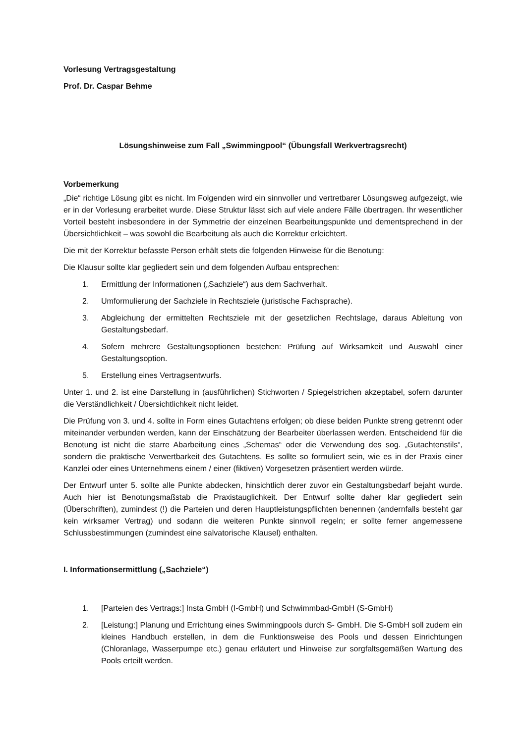Vorlesung Vertragsgestaltung
Prof. Dr. Caspar Behme
Lösungshinweise zum Fall „Swimmingpool“ (Übungsfall Werkvertragsrecht)
Vorbemerkung
„Die“ richtige Lösung gibt es nicht. Im Folgenden wird ein sinnvoller und vertretbarer Lösungsweg aufgezeigt, wie er in der Vorlesung erarbeitet wurde. Diese Struktur lässt sich auf viele andere Fälle übertragen. Ihr wesentlicher Vorteil besteht insbesondere in der Symmetrie der einzelnen Bearbeitungspunkte und dementsprechend in der Übersichtlichkeit – was sowohl die Bearbeitung als auch die Korrektur erleichtert.
Die mit der Korrektur befasste Person erhält stets die folgenden Hinweise für die Benotung:
Die Klausur sollte klar gegliedert sein und dem folgenden Aufbau entsprechen:
1. Ermittlung der Informationen („Sachziele“) aus dem Sachverhalt.
2. Umformulierung der Sachziele in Rechtsziele (juristische Fachsprache).
3. Abgleichung der ermittelten Rechtsziele mit der gesetzlichen Rechtslage, daraus Ableitung von Gestaltungsbedarf.
4. Sofern mehrere Gestaltungsoptionen bestehen: Prüfung auf Wirksamkeit und Auswahl einer Gestaltungsoption.
5. Erstellung eines Vertragsentwurfs.
Unter 1. und 2. ist eine Darstellung in (ausführlichen) Stichworten / Spiegelstrichen akzeptabel, sofern darunter die Verständlichkeit / Übersichtlichkeit nicht leidet.
Die Prüfung von 3. und 4. sollte in Form eines Gutachtens erfolgen; ob diese beiden Punkte streng getrennt oder miteinander verbunden werden, kann der Einschätzung der Bearbeiter überlassen werden. Entscheidend für die Benotung ist nicht die starre Abarbeitung eines „Schemas“ oder die Verwendung des sog. „Gutachtenstils“, sondern die praktische Verwertbarkeit des Gutachtens. Es sollte so formuliert sein, wie es in der Praxis einer Kanzlei oder eines Unternehmens einem / einer (fiktiven) Vorgesetzen präsentiert werden würde.
Der Entwurf unter 5. sollte alle Punkte abdecken, hinsichtlich derer zuvor ein Gestaltungsbedarf bejaht wurde. Auch hier ist Benotungsmaßstab die Praxistauglichkeit. Der Entwurf sollte daher klar gegliedert sein (Überschriften), zumindest (!) die Parteien und deren Hauptleistungspflichten benennen (andernfalls besteht gar kein wirksamer Vertrag) und sodann die weiteren Punkte sinnvoll regeln; er sollte ferner angemessene Schlussbestimmungen (zumindest eine salvatorische Klausel) enthalten.
I. Informationsermittlung („Sachziele“)
1. [Parteien des Vertrags:] Insta GmbH (I-GmbH) und Schwimmbad-GmbH (S-GmbH)
2. [Leistung:] Planung und Errichtung eines Swimmingpools durch S- GmbH. Die S-GmbH soll zudem ein kleines Handbuch erstellen, in dem die Funktionsweise des Pools und dessen Einrichtungen (Chloranlage, Wasserpumpe etc.) genau erläutert und Hinweise zur sorgfaltsgemäßen Wartung des Pools erteilt werden.